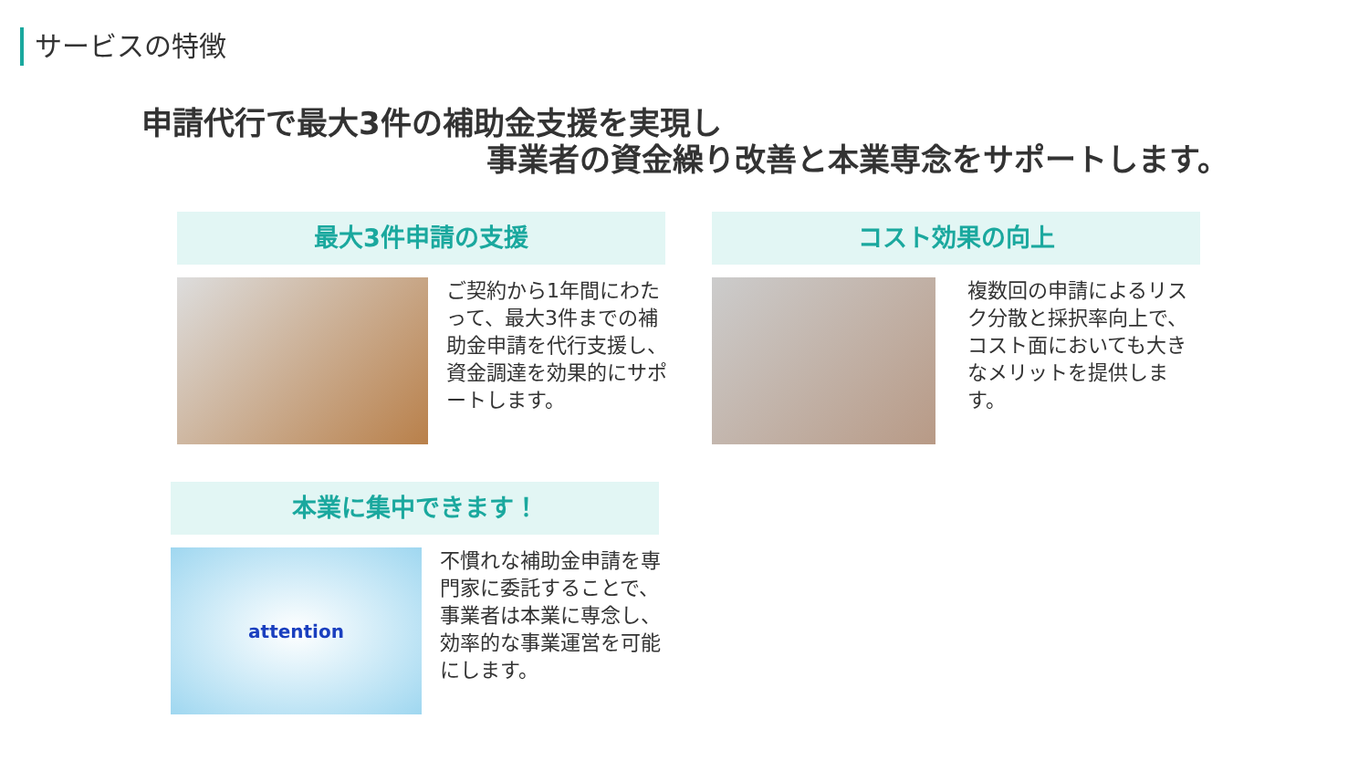サービスの特徴
申請代行で最大3件の補助金支援を実現し
事業者の資金繰り改善と本業専念をサポートします。
最大3件申請の支援
ご契約から1年間にわたって、最大3件までの補助金申請を代行支援し、資金調達を効果的にサポートします。
コスト効果の向上
複数回の申請によるリスク分散と採択率向上で、コスト面においても大きなメリットを提供します。
本業に集中できます！
attention
不慣れな補助金申請を専門家に委託することで、事業者は本業に専念し、効率的な事業運営を可能にします。